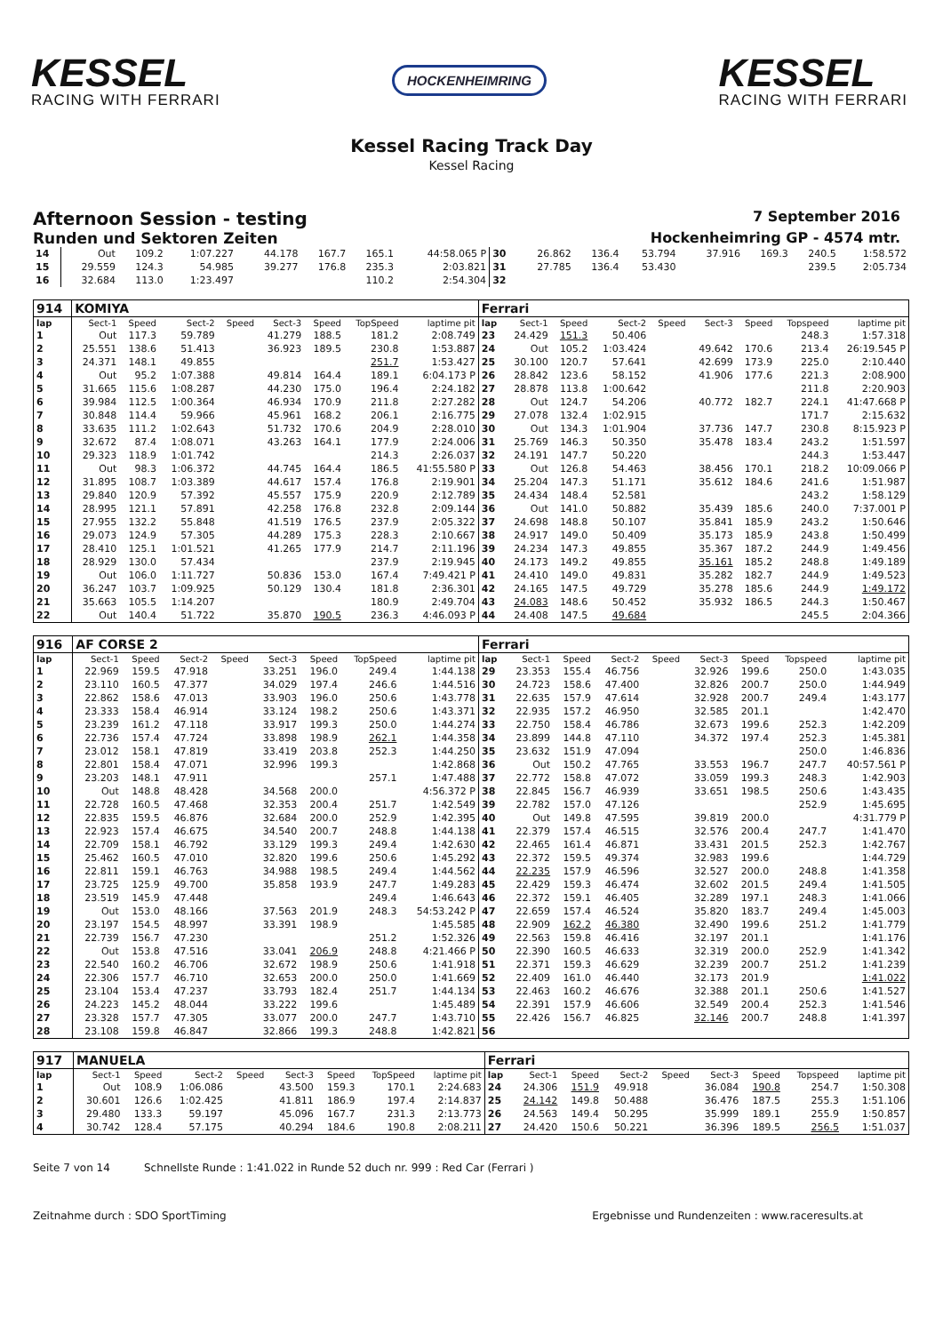KESSEL
RACING WITH FERRARI
HOCKENHEIMRING
KESSEL
RACING WITH FERRARI
Kessel Racing Track Day
Kessel Racing
Afternoon Session - testing 7 September 2016
Runden und Sektoren Zeiten Hockenheimring GP - 4574 mtr.
| 14 | Out | 109.2 | 1:07.227 | | 44.178 | 167.7 | 165.1 | 44:58.065 P | 30 | 26.862 | 136.4 | 53.794 | | 37.916 | 169.3 | 240.5 | 1:58.572 |
| 15 | 29.559 | 124.3 | 54.985 | | 39.277 | 176.8 | 235.3 | 2:03.821 | 31 | 27.785 | 136.4 | 53.430 | | | | 239.5 | 2:05.734 |
| 16 | 32.684 | 113.0 | 1:23.497 | | | | 110.2 | 2:54.304 | 32 | | | | | | | | |
| 914 | KOMIYA | | | | | | | | Ferrari | | | | | | | | |
| lap | Sect-1 | Speed | Sect-2 | Speed | Sect-3 | Speed | TopSpeed | laptime pit | lap | Sect-1 | Speed | Sect-2 | Speed | Sect-3 | Speed | Topspeed | laptime pit |
| 1 | Out | 117.3 | 59.789 | | 41.279 | 188.5 | 181.2 | 2:08.749 | 23 | 24.429 | 151.3 | 50.406 | | | | 248.3 | 1:57.318 |
| 2 | 25.551 | 138.6 | 51.413 | | 36.923 | 189.5 | 230.8 | 1:53.887 | 24 | Out | 105.2 | 1:03.424 | | 49.642 | 170.6 | 213.4 | 26:19.545 P |
| 3 | 24.371 | 148.1 | 49.855 | | | | 251.7 | 1:53.427 | 25 | 30.100 | 120.7 | 57.641 | | 42.699 | 173.9 | 225.0 | 2:10.440 |
| 4 | Out | 95.2 | 1:07.388 | | 49.814 | 164.4 | 189.1 | 6:04.173 P | 26 | 28.842 | 123.6 | 58.152 | | 41.906 | 177.6 | 221.3 | 2:08.900 |
| 5 | 31.665 | 115.6 | 1:08.287 | | 44.230 | 175.0 | 196.4 | 2:24.182 | 27 | 28.878 | 113.8 | 1:00.642 | | | | 211.8 | 2:20.903 |
| 6 | 39.984 | 112.5 | 1:00.364 | | 46.934 | 170.9 | 211.8 | 2:27.282 | 28 | Out | 124.7 | 54.206 | | 40.772 | 182.7 | 224.1 | 41:47.668 P |
| 7 | 30.848 | 114.4 | 59.966 | | 45.961 | 168.2 | 206.1 | 2:16.775 | 29 | 27.078 | 132.4 | 1:02.915 | | | | 171.7 | 2:15.632 |
| 8 | 33.635 | 111.2 | 1:02.643 | | 51.732 | 170.6 | 204.9 | 2:28.010 | 30 | Out | 134.3 | 1:01.904 | | 37.736 | 147.7 | 230.8 | 8:15.923 P |
| 9 | 32.672 | 87.4 | 1:08.071 | | 43.263 | 164.1 | 177.9 | 2:24.006 | 31 | 25.769 | 146.3 | 50.350 | | 35.478 | 183.4 | 243.2 | 1:51.597 |
| 10 | 29.323 | 118.9 | 1:01.742 | | | | 214.3 | 2:26.037 | 32 | 24.191 | 147.7 | 50.220 | | | | 244.3 | 1:53.447 |
| 11 | Out | 98.3 | 1:06.372 | | 44.745 | 164.4 | 186.5 | 41:55.580 P | 33 | Out | 126.8 | 54.463 | | 38.456 | 170.1 | 218.2 | 10:09.066 P |
| 12 | 31.895 | 108.7 | 1:03.389 | | 44.617 | 157.4 | 176.8 | 2:19.901 | 34 | 25.204 | 147.3 | 51.171 | | 35.612 | 184.6 | 241.6 | 1:51.987 |
| 13 | 29.840 | 120.9 | 57.392 | | 45.557 | 175.9 | 220.9 | 2:12.789 | 35 | 24.434 | 148.4 | 52.581 | | | | 243.2 | 1:58.129 |
| 14 | 28.995 | 121.1 | 57.891 | | 42.258 | 176.8 | 232.8 | 2:09.144 | 36 | Out | 141.0 | 50.882 | | 35.439 | 185.6 | 240.0 | 7:37.001 P |
| 15 | 27.955 | 132.2 | 55.848 | | 41.519 | 176.5 | 237.9 | 2:05.322 | 37 | 24.698 | 148.8 | 50.107 | | 35.841 | 185.9 | 243.2 | 1:50.646 |
| 16 | 29.073 | 124.9 | 57.305 | | 44.289 | 175.3 | 228.3 | 2:10.667 | 38 | 24.917 | 149.0 | 50.409 | | 35.173 | 185.9 | 243.8 | 1:50.499 |
| 17 | 28.410 | 125.1 | 1:01.521 | | 41.265 | 177.9 | 214.7 | 2:11.196 | 39 | 24.234 | 147.3 | 49.855 | | 35.367 | 187.2 | 244.9 | 1:49.456 |
| 18 | 28.929 | 130.0 | 57.434 | | | | 237.9 | 2:19.945 | 40 | 24.173 | 149.2 | 49.855 | | 35.161 | 185.2 | 248.8 | 1:49.189 |
| 19 | Out | 106.0 | 1:11.727 | | 50.836 | 153.0 | 167.4 | 7:49.421 P | 41 | 24.410 | 149.0 | 49.831 | | 35.282 | 182.7 | 244.9 | 1:49.523 |
| 20 | 36.247 | 103.7 | 1:09.925 | | 50.129 | 130.4 | 181.8 | 2:36.301 | 42 | 24.165 | 147.5 | 49.729 | | 35.278 | 185.6 | 244.9 | 1:49.172 |
| 21 | 35.663 | 105.5 | 1:14.207 | | | | 180.9 | 2:49.704 | 43 | 24.083 | 148.6 | 50.452 | | 35.932 | 186.5 | 244.3 | 1:50.467 |
| 22 | Out | 140.4 | 51.722 | | 35.870 | 190.5 | 236.3 | 4:46.093 P | 44 | 24.408 | 147.5 | 49.684 | | | | 245.5 | 2:04.366 |
| 916 | AF CORSE 2 | | | | | | | | Ferrari | | | | | | | | |
| lap | Sect-1 | Speed | Sect-2 | Speed | Sect-3 | Speed | TopSpeed | laptime pit | lap | Sect-1 | Speed | Sect-2 | Speed | Sect-3 | Speed | Topspeed | laptime pit |
| 1 | 22.969 | 159.5 | 47.918 | | 33.251 | 196.0 | 249.4 | 1:44.138 | 29 | 23.353 | 155.4 | 46.756 | | 32.926 | 199.6 | 250.0 | 1:43.035 |
| 2 | 23.110 | 160.5 | 47.377 | | 34.029 | 197.4 | 246.6 | 1:44.516 | 30 | 24.723 | 158.6 | 47.400 | | 32.826 | 200.7 | 250.0 | 1:44.949 |
| 3 | 22.862 | 158.6 | 47.013 | | 33.903 | 196.0 | 250.6 | 1:43.778 | 31 | 22.635 | 157.9 | 47.614 | | 32.928 | 200.7 | 249.4 | 1:43.177 |
| 4 | 23.333 | 158.4 | 46.914 | | 33.124 | 198.2 | 250.6 | 1:43.371 | 32 | 22.935 | 157.2 | 46.950 | | 32.585 | 201.1 | | 1:42.470 |
| 5 | 23.239 | 161.2 | 47.118 | | 33.917 | 199.3 | 250.0 | 1:44.274 | 33 | 22.750 | 158.4 | 46.786 | | 32.673 | 199.6 | 252.3 | 1:42.209 |
| 6 | 22.736 | 157.4 | 47.724 | | 33.898 | 198.9 | 262.1 | 1:44.358 | 34 | 23.899 | 144.8 | 47.110 | | 34.372 | 197.4 | 252.3 | 1:45.381 |
| 7 | 23.012 | 158.1 | 47.819 | | 33.419 | 203.8 | 252.3 | 1:44.250 | 35 | 23.632 | 151.9 | 47.094 | | | | 250.0 | 1:46.836 |
| 8 | 22.801 | 158.4 | 47.071 | | 32.996 | 199.3 | | 1:42.868 | 36 | Out | 150.2 | 47.765 | | 33.553 | 196.7 | 247.7 | 40:57.561 P |
| 9 | 23.203 | 148.1 | 47.911 | | | | 257.1 | 1:47.488 | 37 | 22.772 | 158.8 | 47.072 | | 33.059 | 199.3 | 248.3 | 1:42.903 |
| 10 | Out | 148.8 | 48.428 | | 34.568 | 200.0 | | 4:56.372 P | 38 | 22.845 | 156.7 | 46.939 | | 33.651 | 198.5 | 250.6 | 1:43.435 |
| 11 | 22.728 | 160.5 | 47.468 | | 32.353 | 200.4 | 251.7 | 1:42.549 | 39 | 22.782 | 157.0 | 47.126 | | | | 252.9 | 1:45.695 |
| 12 | 22.835 | 159.5 | 46.876 | | 32.684 | 200.0 | 252.9 | 1:42.395 | 40 | Out | 149.8 | 47.595 | | 39.819 | 200.0 | | 4:31.779 P |
| 13 | 22.923 | 157.4 | 46.675 | | 34.540 | 200.7 | 248.8 | 1:44.138 | 41 | 22.379 | 157.4 | 46.515 | | 32.576 | 200.4 | 247.7 | 1:41.470 |
| 14 | 22.709 | 158.1 | 46.792 | | 33.129 | 199.3 | 249.4 | 1:42.630 | 42 | 22.465 | 161.4 | 46.871 | | 33.431 | 201.5 | 252.3 | 1:42.767 |
| 15 | 25.462 | 160.5 | 47.010 | | 32.820 | 199.6 | 250.6 | 1:45.292 | 43 | 22.372 | 159.5 | 49.374 | | 32.983 | 199.6 | | 1:44.729 |
| 16 | 22.811 | 159.1 | 46.763 | | 34.988 | 198.5 | 249.4 | 1:44.562 | 44 | 22.235 | 157.9 | 46.596 | | 32.527 | 200.0 | 248.8 | 1:41.358 |
| 17 | 23.725 | 125.9 | 49.700 | | 35.858 | 193.9 | 247.7 | 1:49.283 | 45 | 22.429 | 159.3 | 46.474 | | 32.602 | 201.5 | 249.4 | 1:41.505 |
| 18 | 23.519 | 145.9 | 47.448 | | | | 249.4 | 1:46.643 | 46 | 22.372 | 159.1 | 46.405 | | 32.289 | 197.1 | 248.3 | 1:41.066 |
| 19 | Out | 153.0 | 48.166 | | 37.563 | 201.9 | 248.3 | 54:53.242 P | 47 | 22.659 | 157.4 | 46.524 | | 35.820 | 183.7 | 249.4 | 1:45.003 |
| 20 | 23.197 | 154.5 | 48.997 | | 33.391 | 198.9 | | 1:45.585 | 48 | 22.909 | 162.2 | 46.380 | | 32.490 | 199.6 | 251.2 | 1:41.779 |
| 21 | 22.739 | 156.7 | 47.230 | | | | 251.2 | 1:52.326 | 49 | 22.563 | 159.8 | 46.416 | | 32.197 | 201.1 | | 1:41.176 |
| 22 | Out | 153.8 | 47.516 | | 33.041 | 206.9 | 248.8 | 4:21.466 P | 50 | 22.390 | 160.5 | 46.633 | | 32.319 | 200.0 | 252.9 | 1:41.342 |
| 23 | 22.540 | 160.2 | 46.706 | | 32.672 | 198.9 | 250.6 | 1:41.918 | 51 | 22.371 | 159.3 | 46.629 | | 32.239 | 200.7 | 251.2 | 1:41.239 |
| 24 | 22.306 | 157.7 | 46.710 | | 32.653 | 200.0 | 250.0 | 1:41.669 | 52 | 22.409 | 161.0 | 46.440 | | 32.173 | 201.9 | | 1:41.022 |
| 25 | 23.104 | 153.4 | 47.237 | | 33.793 | 182.4 | 251.7 | 1:44.134 | 53 | 22.463 | 160.2 | 46.676 | | 32.388 | 201.1 | 250.6 | 1:41.527 |
| 26 | 24.223 | 145.2 | 48.044 | | 33.222 | 199.6 | | 1:45.489 | 54 | 22.391 | 157.9 | 46.606 | | 32.549 | 200.4 | 252.3 | 1:41.546 |
| 27 | 23.328 | 157.7 | 47.305 | | 33.077 | 200.0 | 247.7 | 1:43.710 | 55 | 22.426 | 156.7 | 46.825 | | 32.146 | 200.7 | 248.8 | 1:41.397 |
| 28 | 23.108 | 159.8 | 46.847 | | 32.866 | 199.3 | 248.8 | 1:42.821 | 56 | | | | | | | | |
| 917 | MANUELA | | | | | | | | Ferrari | | | | | | | | |
| lap | Sect-1 | Speed | Sect-2 | Speed | Sect-3 | Speed | TopSpeed | laptime pit | lap | Sect-1 | Speed | Sect-2 | Speed | Sect-3 | Speed | Topspeed | laptime pit |
| 1 | Out | 108.9 | 1:06.086 | | 43.500 | 159.3 | 170.1 | 2:24.683 | 24 | 24.306 | 151.9 | 49.918 | | 36.084 | 190.8 | 254.7 | 1:50.308 |
| 2 | 30.601 | 126.6 | 1:02.425 | | 41.811 | 186.9 | 197.4 | 2:14.837 | 25 | 24.142 | 149.8 | 50.488 | | 36.476 | 187.5 | 255.3 | 1:51.106 |
| 3 | 29.480 | 133.3 | 59.197 | | 45.096 | 167.7 | 231.3 | 2:13.773 | 26 | 24.563 | 149.4 | 50.295 | | 35.999 | 189.1 | 255.9 | 1:50.857 |
| 4 | 30.742 | 128.4 | 57.175 | | 40.294 | 184.6 | 190.8 | 2:08.211 | 27 | 24.420 | 150.6 | 50.221 | | 36.396 | 189.5 | 256.5 | 1:51.037 |
Seite 7 von 14 Schnellste Runde : 1:41.022 in Runde 52 duch nr. 999 : Red Car (Ferrari )
Zeitnahme durch : SDO SportTiming Ergebnisse und Rundenzeiten : www.raceresults.at